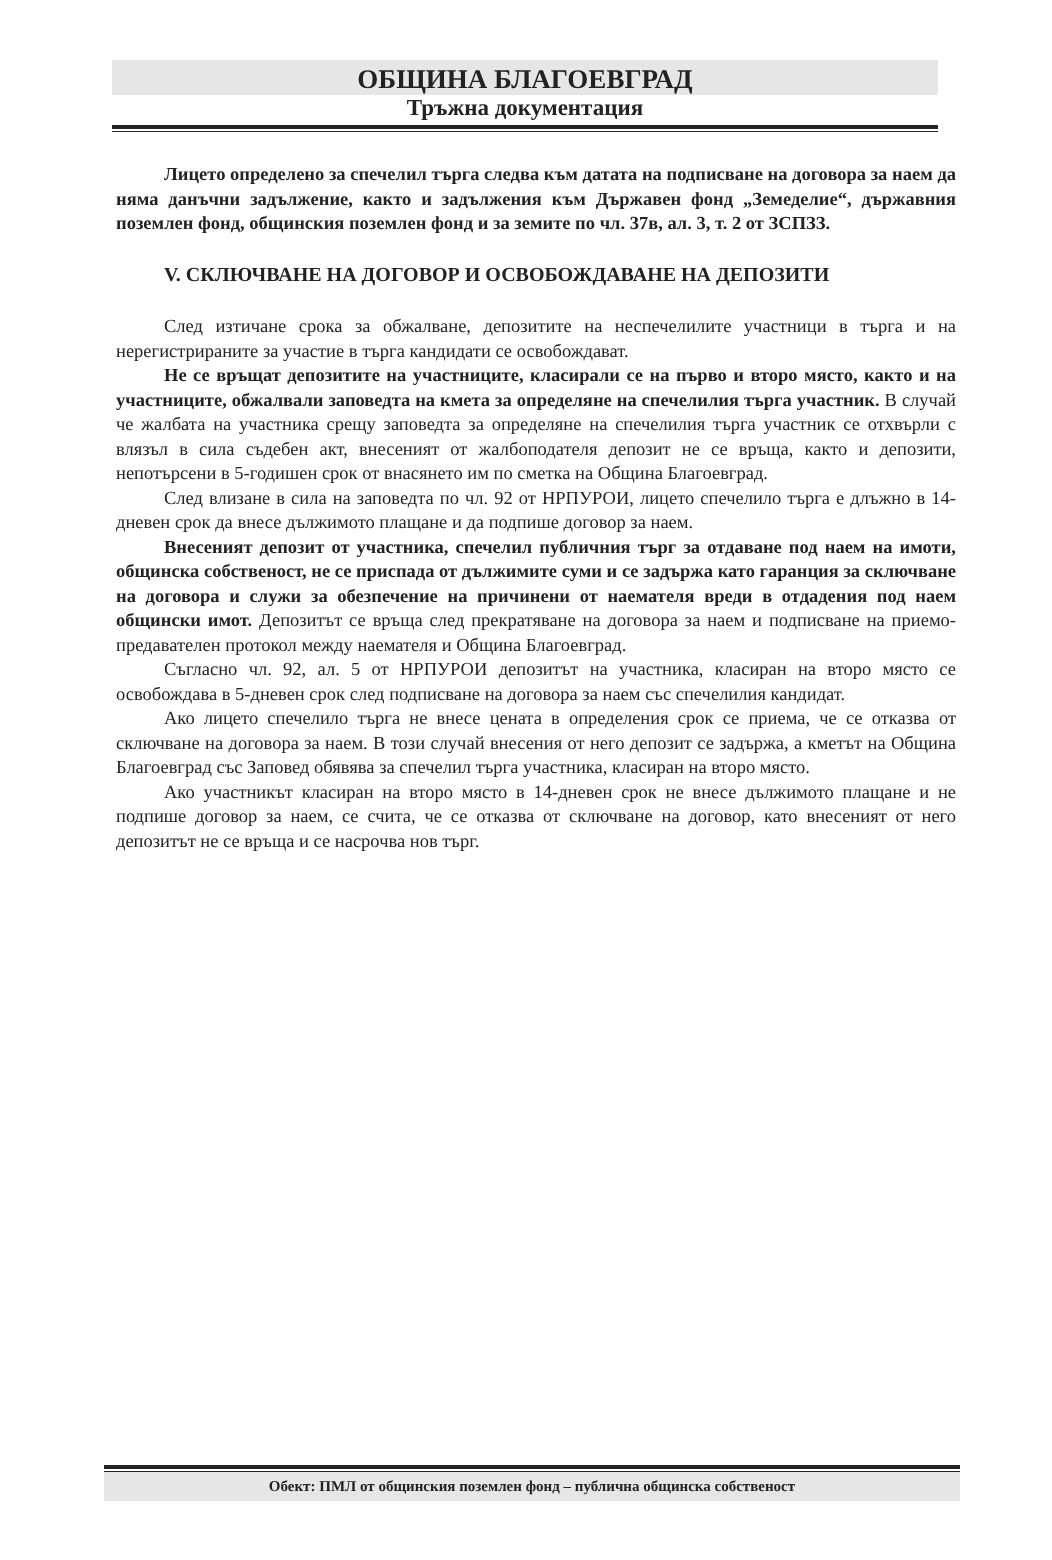ОБЩИНА БЛАГОЕВГРАД
Тръжна документация
Лицето определено за спечелил търга следва към датата на подписване на договора за наем да няма данъчни задължение, както и задължения към Държавен фонд „Земеделие“, държавния поземлен фонд, общинския поземлен фонд и за земите по чл. 37в, ал. 3, т. 2 от ЗСПЗЗ.
V. СКЛЮЧВАНЕ НА ДОГОВОР И ОСВОБОЖДАВАНЕ НА ДЕПОЗИТИ
След изтичане срока за обжалване, депозитите на неспечелилите участници в търга и на нерегистрираните за участие в търга кандидати се освобождават.
Не се връщат депозитите на участниците, класирали се на първо и второ място, както и на участниците, обжалвали заповедта на кмета за определяне на спечелилия търга участник. В случай че жалбата на участника срещу заповедта за определяне на спечелилия търга участник се отхвърли с влязъл в сила съдебен акт, внесеният от жалбоподателя депозит не се връща, както и депозити, непотърсени в 5-годишен срок от внасянето им по сметка на Община Благоевград.
След влизане в сила на заповедта по чл. 92 от НРПУРОИ, лицето спечелило търга е длъжно в 14-дневен срок да внесе дължимото плащане и да подпише договор за наем.
Внесеният депозит от участника, спечелил публичния търг за отдаване под наем на имоти, общинска собственост, не се приспада от дължимите суми и се задържа като гаранция за сключване на договора и служи за обезпечение на причинени от наемателя вреди в отдадения под наем общински имот. Депозитът се връща след прекратяване на договора за наем и подписване на приемо-предавателен протокол между наемателя и Община Благоевград.
Съгласно чл. 92, ал. 5 от НРПУРОИ депозитът на участника, класиран на второ място се освобождава в 5-дневен срок след подписване на договора за наем със спечелилия кандидат.
Ако лицето спечелило търга не внесе цената в определения срок се приема, че се отказва от сключване на договора за наем. В този случай внесения от него депозит се задържа, а кметът на Община Благоевград със Заповед обявява за спечелил търга участника, класиран на второ място.
Ако участникът класиран на второ място в 14-дневен срок не внесе дължимото плащане и не подпише договор за наем, се счита, че се отказва от сключване на договор, като внесеният от него депозитът не се връща и се насрочва нов търг.
Обект: ПМЛ от общинския поземлен фонд – публична общинска собственост